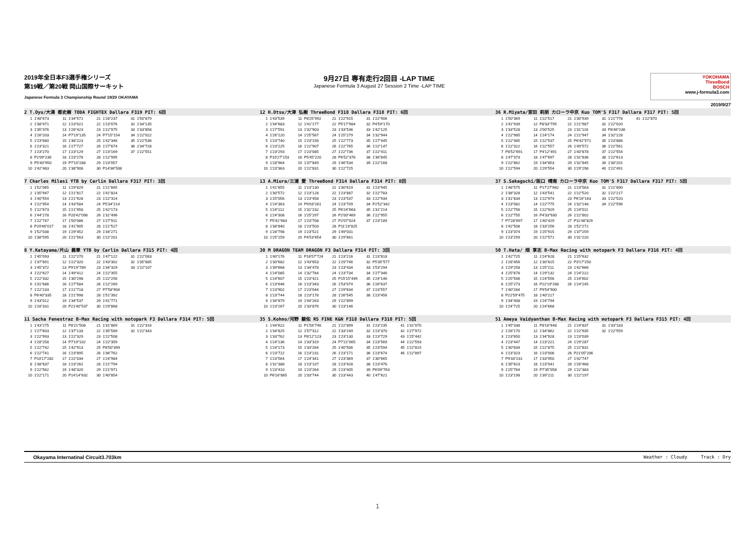2019年全日本F3選手権シリーズ
第19戦／第20戦 岡山国際サーキット
Japanese Formula 3 Championship Round 19/20 OKAYAMA
9月27日 専有走行2回目 -LAP TIME
Japanese Formula 3 August 27 Session 2 Time -LAP TIME
YOKOHAMA
ThreeBond
BOSCH
www.j-formula3.com
2019/9/27
2 T.Oyu/大湯 都史樹 TODA FIGHTEX Dallara F319 PIT: 6回
| 1 | 1'48"673 | 11 | 1'34"571 | 21 | 1'28"237 | 31 | 1'50"879 |
| 2 | 1'38"471 | 12 | 1'23"021 | 22 | 1'23"076 | 32 | 1'34"135 |
| 3 | 1'35"376 | 13 | 1'26"423 | 23 | 1'22"975 | 33 | 1'33"858 |
| 4 | 1'26"203 | 14 | P7'19"135 | 24 | P7'15"154 | 34 | 1'22"022 |
| 5 | 1'23"680 | 15 | 1'38"223 | 25 | 1'42"346 | 35 | 1'22"536 |
| 6 | 1'23"321 | 16 | 1'27"727 | 26 | 1'27"674 | 36 | 1'34"728 |
| 7 | 1'23"270 | 17 | 1'23"129 | 27 | 1'23"169 | 37 | 1'22"551 |
| 8 | P2'09"236 | 18 | 1'23"278 | 28 | 1'22"995 | | |
| 9 | P5'40"950 | 19 | P7'10"288 | 29 | 1'23"057 | | |
| 10 | 1'42"483 | 20 | 1'38"908 | 30 | P14'36"508 | | |
7 Charles Milesi YTB by Carlin Dallara F317 PIT: 3回
| 1 | 1'52"065 | 11 | 1'29"829 | 21 | 1'21"665 |
| 2 | 1'35"947 | 12 | 1'21"817 | 22 | 1'41"824 |
| 3 | 1'40"554 | 13 | 1'21"928 | 23 | 1'22"314 |
| 4 | 1'22"954 | 14 | 1'43"584 | 24 | P5'34"214 |
| 5 | 1'22"673 | 15 | 1'21"958 | 25 | 1'42"173 |
| 6 | 1'44"278 | 16 | P20'42"098 | 26 | 1'31"496 |
| 7 | 1'22"747 | 17 | 1'50"086 | 27 | 1'27"911 |
| 8 | P20'46"017 | 18 | 1'41"905 | 28 | 1'21"527 |
| 9 | 1'52"038 | 19 | 1'29"452 | 29 | 1'34"271 |
| 10 | 1'38"595 | 20 | 1'21"563 | 30 | 1'22"201 |
8 Y.Katayama/片山 義章 YTB by Carlin Dallara F315 PIT: 4回
| 1 | 1'45"093 | 11 | 1'22"270 | 21 | 1'47"122 | 31 | 1'22"083 |
| 2 | 1'37"891 | 12 | 1'22"320 | 22 | 1'43"302 | 32 | 1'35"885 |
| 3 | 1'45"372 | 13 | P9'19"789 | 23 | 1'34"329 | 33 | 1'22"107 |
| 4 | 1'22"627 | 14 | 1'49"412 | 24 | 1'22"355 | | |
| 5 | 1'22"332 | 15 | 1'30"298 | 25 | 1'22"256 | | |
| 6 | 1'31"686 | 16 | 1'27"584 | 26 | 1'22"269 | | |
| 7 | 1'22"233 | 17 | 1'21"718 | 27 | P7'58"904 | | |
| 8 | P6'40"335 | 18 | 1'21"998 | 28 | 1'51"392 | | |
| 9 | 1'43"012 | 19 | 1'34"537 | 29 | 1'41"771 | | |
| 10 | 1'28"331 | 20 | P21'40"537 | 30 | 1'29"868 | | |
11 Sacha Fenestraz B-Max Racing with motopark F3 Dallara F314 PIT: 5回
| 1 | 1'43"275 | 11 | P8'21"508 | 21 | 1'31"869 | 31 | 1'22"316 |
| 2 | 1'27"603 | 12 | 1'37"133 | 22 | 1'35"589 | 32 | 1'22"343 |
| 3 | 1'22"993 | 13 | 1'22"329 | 23 | 1'22"508 | | |
| 4 | 1'28"258 | 14 | P7'19"102 | 24 | 1'22"359 | | |
| 5 | 1'22"742 | 15 | 1'42"913 | 25 | P8'50"399 | | |
| 6 | 1'22"741 | 16 | 1'23"895 | 26 | 1'36"762 | | |
| 7 | P10'17"282 | 17 | 1'22"034 | 27 | 1'24"984 | | |
| 8 | 1'38"837 | 18 | 1'23"262 | 28 | 1'21"794 | | |
| 9 | 1'22"562 | 19 | 1'48"320 | 29 | 1'21"971 | | |
| 10 | 1'22"171 | 20 | P14'14"632 | 30 | 1'40"854 | | |
12 H.Otsu/大津 弘樹 ThreeBond F318 Dallara F318 PIT: 6回
| 1 | 1'43"539 | 11 | P8'25"992 | 21 | 1'22"915 | 31 | 1'22"906 |
| 2 | 1'34"683 | 12 | 1'41"177 | 22 | P5'17"984 | 32 | P4'59"170 |
| 3 | 1'27"591 | 13 | 1'32"903 | 23 | 1'33"536 | 33 | 1'42"125 |
| 4 | 1'26"120 | 14 | 1'25"567 | 24 | 1'25"279 | 34 | 1'32"944 |
| 5 | 1'23"740 | 15 | 1'23"156 | 25 | 1'22"773 | 35 | 1'27"445 |
| 6 | 1'23"225 | 16 | 1'22"907 | 26 | 1'22"765 | 36 | 1'22"147 |
| 7 | 1'23"293 | 17 | 1'23"085 | 27 | 1'22"736 | 37 | 1'22"411 |
| 8 | P10'27"153 | 18 | P5'45"220 | 28 | P6'52"376 | 38 | 1'36"845 |
| 9 | 1'28"964 | 19 | 1'37"849 | 29 | 1'46"534 | 39 | 1'22"168 |
| 10 | 1'23"363 | 20 | 1'22"831 | 30 | 1'22"725 | | |
13 A.Miura/三浦 愛 ThreeBond F314 Dallara F314 PIT: 8回
| 1 | 1'41"855 | 11 | 1'23"130 | 21 | 1'30"619 | 31 | 1'23"945 |
| 2 | 1'30"572 | 12 | 1'23"128 | 22 | 1'23"887 | 32 | 1'22"783 |
| 3 | 1'25"056 | 13 | 1'23"458 | 23 | 1'23"537 | 33 | 1'22"934 |
| 4 | 1'24"363 | 14 | P9'03"261 | 24 | 1'23"709 | 34 | P2'52"342 |
| 5 | 1'24"112 | 15 | 1'31"232 | 25 | P6'24"663 | 35 | 1'31"214 |
| 6 | 1'24"308 | 16 | 1'25"297 | 26 | P2'00"469 | 36 | 1'22"955 |
| 7 | P5'41"983 | 17 | 1'23"708 | 27 | P2'07"024 | 37 | 1'23"189 |
| 8 | 1'38"840 | 18 | 1'23"503 | 28 | P11'23"825 | | |
| 9 | 1'28"798 | 19 | 1'23"521 | 29 | 1'49"031 | | |
| 10 | 1'25"159 | 20 | P4'53"654 | 30 | 1'29"661 | | |
30 M DRAGON TEAM DRAGON F3 Dallara F314 PIT: 3回
| 1 | 1'40"176 | 11 | P16'57"724 | 21 | 1'23"216 | 31 | 1'23"818 |
| 2 | 1'30"682 | 12 | 1'43"653 | 22 | 1'29"746 | 32 | P5'35"577 |
| 3 | 1'39"668 | 13 | 1'34"478 | 23 | 1'23"434 | 33 | 1'53"294 |
| 4 | 1'24"085 | 14 | 1'32"784 | 24 | 1'23"734 | 34 | 1'27"346 |
| 5 | 1'24"607 | 15 | 1'23"421 | 25 | P15'15"449 | 35 | 1'24"146 |
| 6 | 1'23"646 | 16 | 1'23"343 | 26 | 1'53"074 | 36 | 1'26"637 |
| 7 | 1'23"902 | 17 | 1'23"044 | 27 | 1'29"634 | 37 | 1'23"557 |
| 8 | 1'23"744 | 18 | 1'23"178 | 28 | 1'26"545 | 38 | 1'23"456 |
| 9 | 1'34"879 | 19 | 1'44"263 | 29 | 1'22"899 | | |
| 10 | 1'23"267 | 20 | 1'33"876 | 30 | 1'23"146 | | |
35 S.Kohno/河野 駿佑 RS FINE K&N F318 Dallara F318 PIT: 5回
| 1 | 1'44"622 | 11 | P1'58"746 | 21 | 1'22"899 | 31 | 1'23"235 | 41 | 1'31"070 |
| 2 | 1'34"825 | 12 | 1'57"312 | 22 | 1'33"249 | 32 | 1'23"370 | 42 | 1'27"972 |
| 3 | 1'33"762 | 13 | P8'12"123 | 23 | 1'23"130 | 33 | 1'23"729 | 43 | 1'25"442 |
| 4 | 1'24"136 | 14 | 1'33"319 | 24 | P7'21"065 | 34 | 1'23"569 | 44 | 1'22"593 |
| 5 | 1'24"173 | 15 | 1'33"264 | 25 | 1'40"506 | 35 | 1'23"594 | 45 | 1'22"815 |
| 6 | 1'23"722 | 16 | 1'23"231 | 26 | 1'23"171 | 36 | 1'23"674 | 46 | 1'22"897 |
| 7 | 1'23"564 | 17 | 1'24"341 | 27 | 1'23"369 | 37 | 1'30"665 | | |
| 8 | 1'31"388 | 18 | 1'23"107 | 28 | 1'23"428 | 38 | 1'23"476 | | |
| 9 | 1'23"410 | 19 | 1'23"264 | 29 | 1'23"405 | 39 | P6'09"763 | | |
| 10 | P6'16"865 | 20 | 1'33"744 | 30 | 1'23"443 | 40 | 1'47"621 | | |
36 R.Miyata/宮田 莉朋 カローラ中京 Kuo TOM'S F317 Dallara F317 PIT: 5回
| 1 | 1'50"369 | 11 | 1'22"517 | 21 | 1'30"939 | 31 | 1'21"778 | 41 | 1'22"870 |
| 2 | 1'41"939 | 12 | P8'33"795 | 22 | 1'21"987 | 32 | 1'22"020 | | |
| 3 | 1'33"528 | 13 | 2'00"525 | 23 | 1'31"116 | 33 | P8'46"236 | | |
| 4 | 1'22"985 | 14 | 1'24"174 | 24 | 1'21"947 | 34 | 1'32"228 | | |
| 5 | 1'22"485 | 15 | 1'22"537 | 25 | P6'42"571 | 35 | 1'23"886 | | |
| 6 | 1'22"322 | 16 | 1'22"557 | 26 | 1'49"572 | 36 | 1'22"561 | | |
| 7 | P8'52"691 | 17 | P4'12"491 | 27 | 1'40"878 | 37 | 1'22"554 | | |
| 8 | 1'47"373 | 18 | 1'47"697 | 28 | 1'31"836 | 38 | 1'22"613 | | |
| 9 | 1'22"862 | 19 | 1'34"853 | 29 | 1'32"845 | 39 | 1'30"201 | | |
| 10 | 1'22"594 | 20 | 1'29"554 | 30 | 1'29"298 | 40 | 1'22"491 | | |
37 S.Sakaguchi/阪口 晴南 カローラ中京 Kuo TOM'S F317 Dallara F317 PIT: 5回
| 1 | 1'48"575 | 11 | P17'27"662 | 21 | 1'23"563 | 31 | 1'21"890 |
| 2 | 1'38"328 | 12 | 1'43"541 | 22 | 1'22"520 | 32 | 1'22"217 |
| 3 | 1'31"834 | 13 | 1'22"974 | 23 | P6'16"163 | 33 | 1'22"520 |
| 4 | 1'23"082 | 14 | 1'22"775 | 24 | 1'32"148 | 34 | 1'22"596 |
| 5 | 1'22"756 | 15 | 1'22"929 | 25 | 1'24"011 | | |
| 6 | 1'22"755 | 16 | P4'33"930 | 26 | 1'22"802 | | |
| 7 | P7'28"697 | 17 | 1'40"429 | 27 | P11'46"829 | | |
| 8 | 1'42"508 | 18 | 1'33"256 | 28 | 1'52"272 | | |
| 9 | 1'23"374 | 19 | 1'25"915 | 29 | 1'37"259 | | |
| 10 | 1'23"259 | 20 | 1'22"571 | 30 | 1'31"220 | | |
50 T.Hata/ 畑 享志 B-Max Racing with motopark F3 Dallara F316 PIT: 4回
| 1 | 1'42"725 | 11 | 1'24"628 | 21 | 1'25"632 |
| 2 | 1'28"456 | 12 | 1'30"815 | 22 | P3'17"250 |
| 3 | 1'29"258 | 13 | 1'25"211 | 23 | 1'42"666 |
| 4 | 1'25"678 | 14 | 1'29"132 | 24 | 1'24"222 |
| 5 | 1'25"506 | 15 | 1'24"556 | 25 | 1'24"602 |
| 6 | 1'25"273 | 16 | P22'19"268 | 26 | 1'24"245 |
| 7 | 1'40"284 | 17 | P9'54"900 | | |
| 8 | P21'59"475 | 18 | 1'40"217 | | |
| 9 | 1'34"408 | 19 | 1'24"794 | | |
| 10 | 1'24"725 | 20 | 1'24"668 | | |
51 Ameya Vaidyanthan B-Max Racing with motopark F3 Dallara F315 PIT: 4回
| 1 | 1'45"338 | 11 | P8'16"648 | 21 | 1'24"837 | 31 | 1'33"183 |
| 2 | 1'26"170 | 12 | 1'34"862 | 22 | 1'22"935 | 32 | 1'22"559 |
| 3 | 1'23"650 | 13 | 1'34"928 | 23 | 1'23"039 | | |
| 4 | 1'23"447 | 14 | 1'23"221 | 24 | 1'29"287 | | |
| 5 | 1'30"834 | 15 | 1'22"875 | 25 | 1'22"831 | | |
| 6 | 1'23"323 | 16 | 1'23"006 | 26 | P21'05"206 | | |
| 7 | P9'33"231 | 17 | 1'33"950 | 27 | 1'42"747 | | |
| 8 | 1'35"623 | 18 | 1'23"041 | 28 | 1'26"468 | | |
| 9 | 1'25"764 | 19 | P7'35"058 | 29 | 1'22"383 | | |
| 10 | 1'23"198 | 20 | 1'39"211 | 30 | 1'22"197 | | |
Okayama Internatinal Circuit3.703km Weather : Cloudy Track : Dry
1